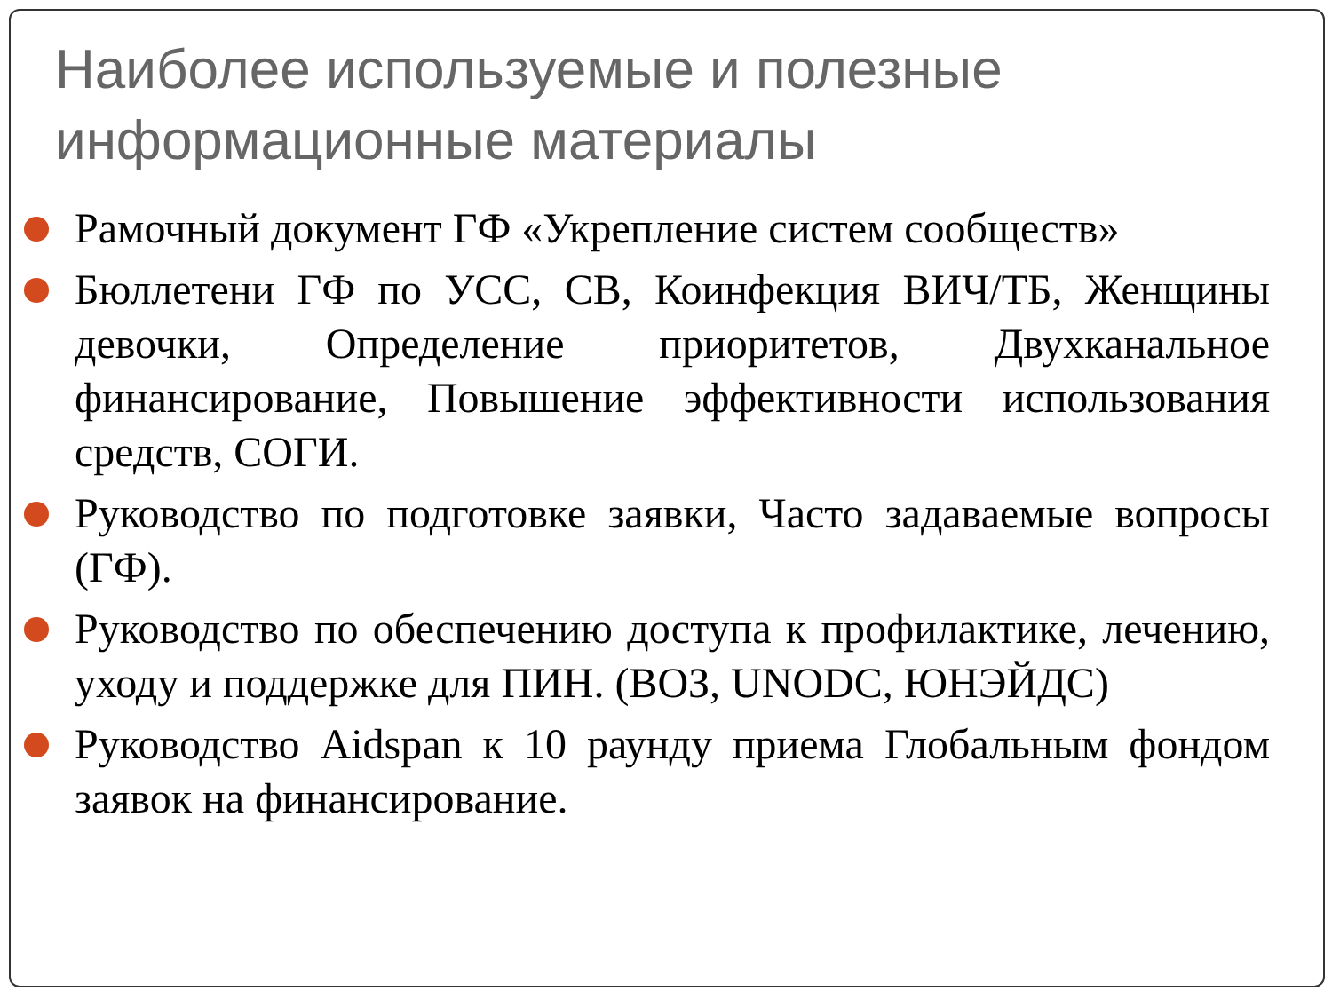Наиболее используемые и полезные информационные материалы
Рамочный документ ГФ «Укрепление систем сообществ»
Бюллетени ГФ по УСС, СВ, Коинфекция ВИЧ/ТБ, Женщины девочки, Определение приоритетов, Двухканальное финансирование, Повышение эффективности использования средств, СОГИ.
Руководство по подготовке заявки, Часто задаваемые вопросы (ГФ).
Руководство по обеспечению доступа к профилактике, лечению, уходу и поддержке для ПИН. (ВОЗ, UNODC, ЮНЭЙДС)
Руководство Aidspan к 10 раунду приема Глобальным фондом заявок на финансирование.